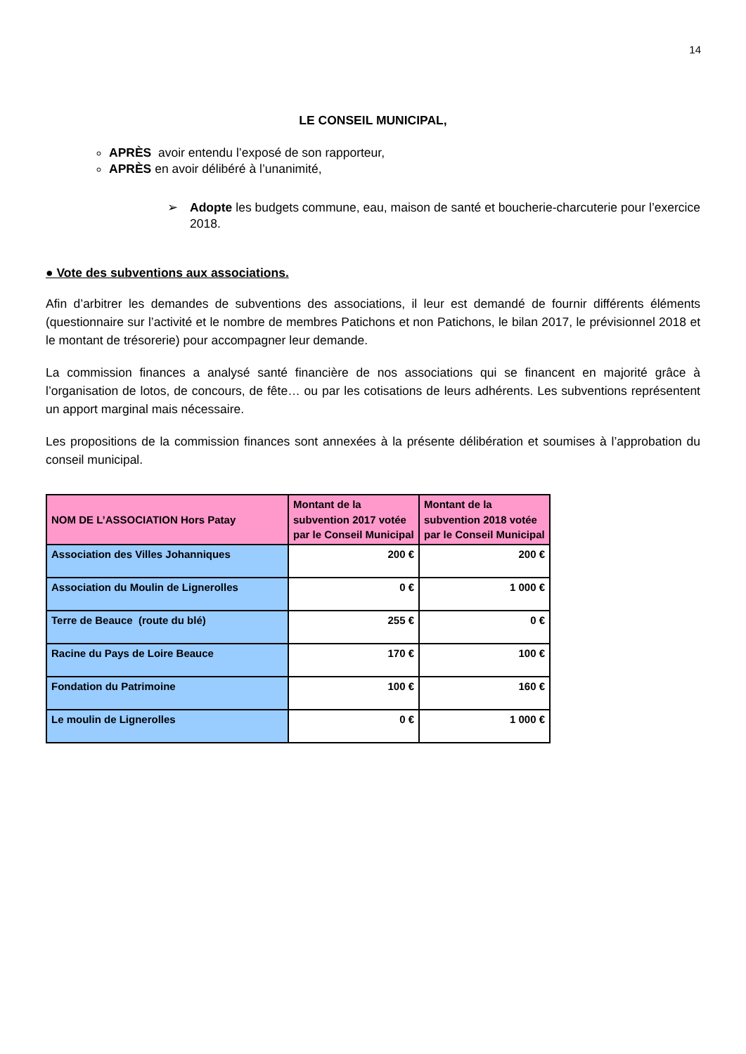14
LE CONSEIL MUNICIPAL,
APRÈS avoir entendu l’exposé de son rapporteur,
APRÈS en avoir délibéré à l’unanimité,
➢ Adopte les budgets commune, eau, maison de santé et boucherie-charcuterie pour l’exercice 2018.
● Vote des subventions aux associations.
Afin d’arbitrer les demandes de subventions des associations, il leur est demandé de fournir différents éléments (questionnaire sur l’activité et le nombre de membres Patichons et non Patichons, le bilan 2017, le prévisionnel 2018 et le montant de trésorerie) pour accompagner leur demande.
La commission finances a analysé santé financière de nos associations qui se financent en majorité grâce à l’organisation de lotos, de concours, de fête… ou par les cotisations de leurs adhérents. Les subventions représentent un apport marginal mais nécessaire.
Les propositions de la commission finances sont annexées à la présente délibération et soumises à l’approbation du conseil municipal.
| NOM DE L’ASSOCIATION Hors Patay | Montant de la subvention 2017 votée par le Conseil Municipal | Montant de la subvention 2018 votée par le Conseil Municipal |
| --- | --- | --- |
| Association des Villes Johanniques | 200 € | 200 € |
| Association du Moulin de Lignerolles | 0 € | 1 000 € |
| Terre de Beauce (route du blé) | 255 € | 0 € |
| Racine du Pays de Loire Beauce | 170 € | 100 € |
| Fondation du Patrimoine | 100 € | 160 € |
| Le moulin de Lignerolles | 0 € | 1 000 € |